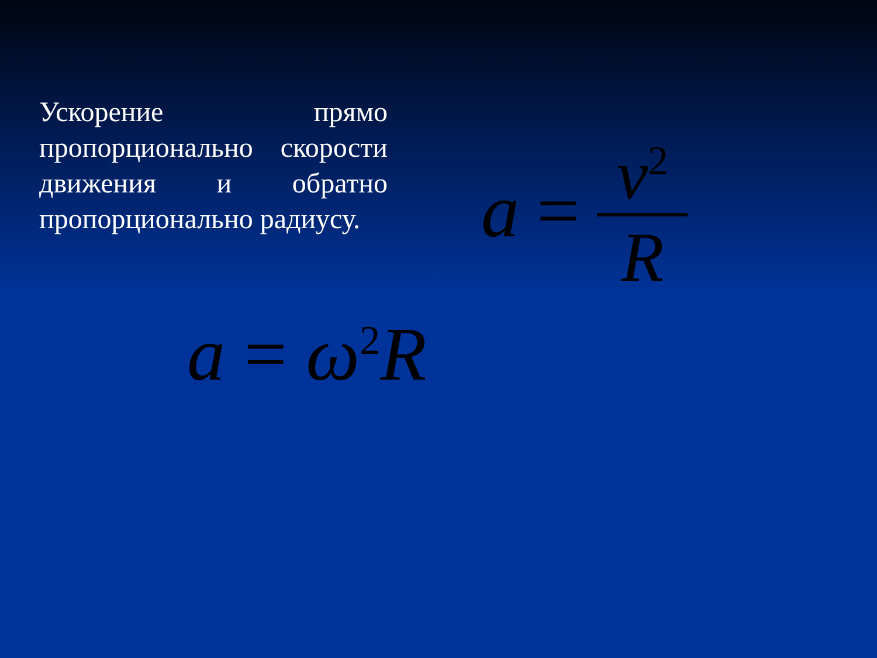Ускорение прямо пропорционально скорости движения и обратно пропорционально радиусу.
a = v<sup>2</sup> R
a = ω<sup>2</sup>R